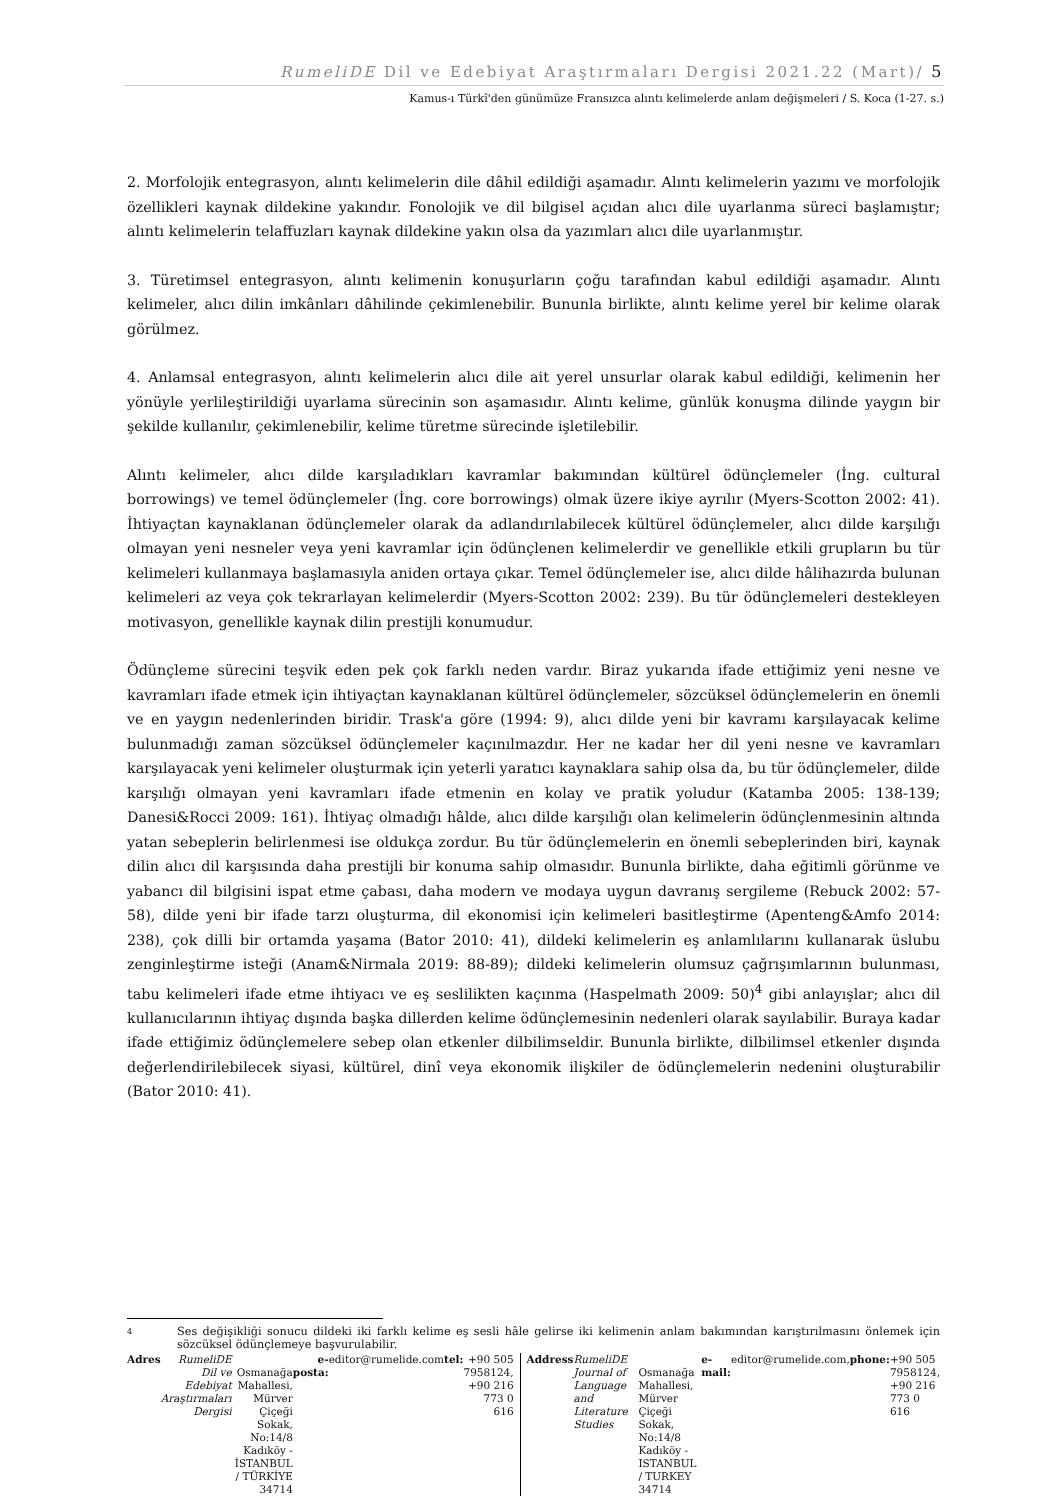RumeliDE Dil ve Edebiyat Araştırmaları Dergisi 2021.22 (Mart)/ 5
Kamus-ı Türkî'den günümüze Fransızca alıntı kelimelerde anlam değişmeleri / S. Koca (1-27. s.)
2. Morfolojik entegrasyon, alıntı kelimelerin dile dâhil edildiği aşamadır. Alıntı kelimelerin yazımı ve morfolojik özellikleri kaynak dildekine yakındır. Fonolojik ve dil bilgisel açıdan alıcı dile uyarlanma süreci başlamıştır; alıntı kelimelerin telaffuzları kaynak dildekine yakın olsa da yazımları alıcı dile uyarlanmıştır.
3. Türetimsel entegrasyon, alıntı kelimenin konuşurların çoğu tarafından kabul edildiği aşamadır. Alıntı kelimeler, alıcı dilin imkânları dâhilinde çekimlenebilir. Bununla birlikte, alıntı kelime yerel bir kelime olarak görülmez.
4. Anlamsal entegrasyon, alıntı kelimelerin alıcı dile ait yerel unsurlar olarak kabul edildiği, kelimenin her yönüyle yerlileştirildiği uyarlama sürecinin son aşamasıdır. Alıntı kelime, günlük konuşma dilinde yaygın bir şekilde kullanılır, çekimlenebilir, kelime türetme sürecinde işletilebilir.
Alıntı kelimeler, alıcı dilde karşıladıkları kavramlar bakımından kültürel ödünçlemeler (İng. cultural borrowings) ve temel ödünçlemeler (İng. core borrowings) olmak üzere ikiye ayrılır (Myers-Scotton 2002: 41). İhtiyaçtan kaynaklanan ödünçlemeler olarak da adlandırılabilecek kültürel ödünçlemeler, alıcı dilde karşılığı olmayan yeni nesneler veya yeni kavramlar için ödünçlenen kelimelerdir ve genellikle etkili grupların bu tür kelimeleri kullanmaya başlamasıyla aniden ortaya çıkar. Temel ödünçlemeler ise, alıcı dilde hâlihazırda bulunan kelimeleri az veya çok tekrarlayan kelimelerdir (Myers-Scotton 2002: 239). Bu tür ödünçlemeleri destekleyen motivasyon, genellikle kaynak dilin prestijli konumudur.
Ödünçleme sürecini teşvik eden pek çok farklı neden vardır. Biraz yukarıda ifade ettiğimiz yeni nesne ve kavramları ifade etmek için ihtiyaçtan kaynaklanan kültürel ödünçlemeler, sözcüksel ödünçlemelerin en önemli ve en yaygın nedenlerinden biridir. Trask'a göre (1994: 9), alıcı dilde yeni bir kavramı karşılayacak kelime bulunmadığı zaman sözcüksel ödünçlemeler kaçınılmazdır. Her ne kadar her dil yeni nesne ve kavramları karşılayacak yeni kelimeler oluşturmak için yeterli yaratıcı kaynaklara sahip olsa da, bu tür ödünçlemeler, dilde karşılığı olmayan yeni kavramları ifade etmenin en kolay ve pratik yoludur (Katamba 2005: 138-139; Danesi&Rocci 2009: 161). İhtiyaç olmadığı hâlde, alıcı dilde karşılığı olan kelimelerin ödünçlenmesinin altında yatan sebeplerin belirlenmesi ise oldukça zordur. Bu tür ödünçlemelerin en önemli sebeplerinden biri, kaynak dilin alıcı dil karşısında daha prestijli bir konuma sahip olmasıdır. Bununla birlikte, daha eğitimli görünme ve yabancı dil bilgisini ispat etme çabası, daha modern ve modaya uygun davranış sergileme (Rebuck 2002: 57-58), dilde yeni bir ifade tarzı oluşturma, dil ekonomisi için kelimeleri basitleştirme (Apenteng&Amfo 2014: 238), çok dilli bir ortamda yaşama (Bator 2010: 41), dildeki kelimelerin eş anlamlılarını kullanarak üslubu zenginleştirme isteği (Anam&Nirmala 2019: 88-89); dildeki kelimelerin olumsuz çağrışımlarının bulunması, tabu kelimeleri ifade etme ihtiyacı ve eş seslilikten kaçınma (Haspelmath 2009: 50)<sup>4</sup> gibi anlayışlar; alıcı dil kullanıcılarının ihtiyaç dışında başka dillerden kelime ödünçlemesinin nedenleri olarak sayılabilir. Buraya kadar ifade ettiğimiz ödünçlemelere sebep olan etkenler dilbilimseldir. Bununla birlikte, dilbilimsel etkenler dışında değerlendirilebilecek siyasi, kültürel, dinî veya ekonomik ilişkiler de ödünçlemelerin nedenini oluşturabilir (Bator 2010: 41).
4
Ses değişikliği sonucu dildeki iki farklı kelime eş sesli hâle gelirse iki kelimenin anlam bakımından karıştırılmasını önlemek için sözcüksel ödünçlemeye başvurulabilir.
Adres
RumeliDE Dil ve Edebiyat Araştırmaları Dergisi
Osmanağa Mahallesi, Mürver Çiçeği Sokak, No:14/8
Kadıköy - İSTANBUL / TÜRKİYE 34714
e-posta: editor@rumelide.com
tel: +90 505 7958124, +90 216 773 0 616
Address
RumeliDE Journal of Language and Literature Studies
Osmanağa Mahallesi, Mürver Çiçeği Sokak, No:14/8
Kadıköy - ISTANBUL / TURKEY 34714
e-mail: editor@rumelide.com,
phone: +90 505 7958124, +90 216 773 0 616